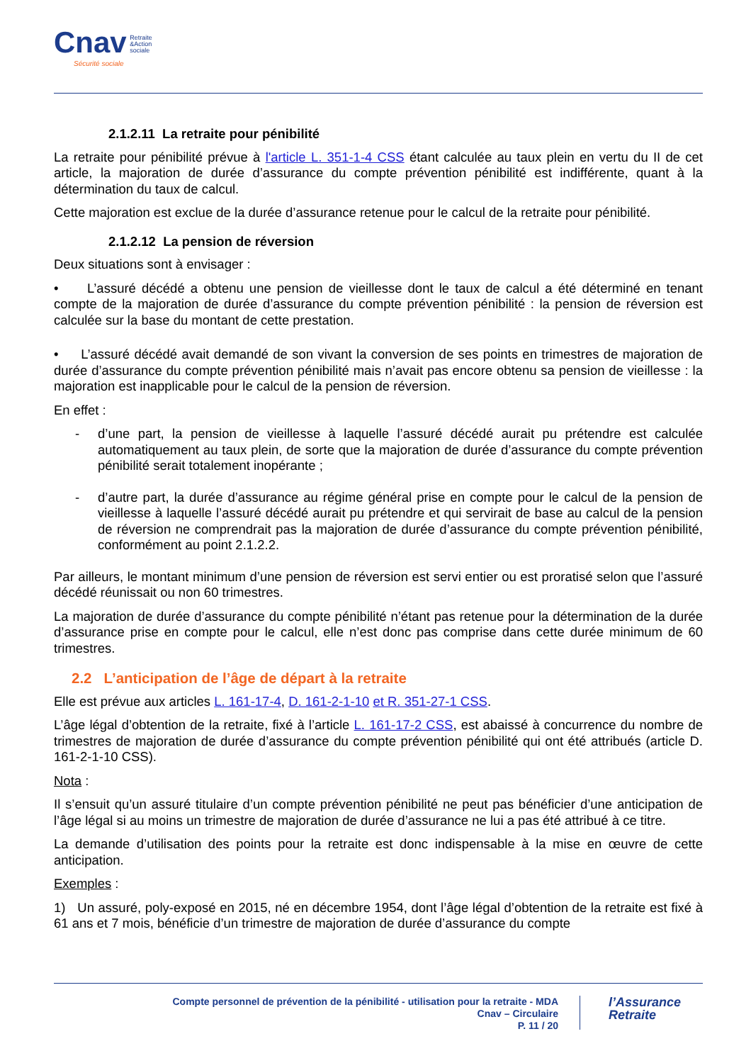Cnav Retraite
&Action
sociale
Sécurité sociale
2.1.2.11 La retraite pour pénibilité
La retraite pour pénibilité prévue à l'article L. 351-1-4 CSS étant calculée au taux plein en vertu du II de cet article, la majoration de durée d’assurance du compte prévention pénibilité est indifférente, quant à la détermination du taux de calcul.
Cette majoration est exclue de la durée d’assurance retenue pour le calcul de la retraite pour pénibilité.
2.1.2.12 La pension de réversion
Deux situations sont à envisager :
• L’assuré décédé a obtenu une pension de vieillesse dont le taux de calcul a été déterminé en tenant compte de la majoration de durée d’assurance du compte prévention pénibilité : la pension de réversion est calculée sur la base du montant de cette prestation.
• L’assuré décédé avait demandé de son vivant la conversion de ses points en trimestres de majoration de durée d’assurance du compte prévention pénibilité mais n’avait pas encore obtenu sa pension de vieillesse : la majoration est inapplicable pour le calcul de la pension de réversion.
En effet :
- d’une part, la pension de vieillesse à laquelle l’assuré décédé aurait pu prétendre est calculée automatiquement au taux plein, de sorte que la majoration de durée d’assurance du compte prévention pénibilité serait totalement inopérante ;
- d’autre part, la durée d’assurance au régime général prise en compte pour le calcul de la pension de vieillesse à laquelle l’assuré décédé aurait pu prétendre et qui servirait de base au calcul de la pension de réversion ne comprendrait pas la majoration de durée d’assurance du compte prévention pénibilité, conformément au point 2.1.2.2.
Par ailleurs, le montant minimum d’une pension de réversion est servi entier ou est proratisé selon que l’assuré décédé réunissait ou non 60 trimestres.
La majoration de durée d’assurance du compte pénibilité n’étant pas retenue pour la détermination de la durée d’assurance prise en compte pour le calcul, elle n’est donc pas comprise dans cette durée minimum de 60 trimestres.
2.2 L’anticipation de l’âge de départ à la retraite
Elle est prévue aux articles L. 161-17-4, D. 161-2-1-10 et R. 351-27-1 CSS.
L’âge légal d’obtention de la retraite, fixé à l’article L. 161-17-2 CSS, est abaissé à concurrence du nombre de trimestres de majoration de durée d’assurance du compte prévention pénibilité qui ont été attribués (article D. 161-2-1-10 CSS).
Nota :
Il s’ensuit qu’un assuré titulaire d’un compte prévention pénibilité ne peut pas bénéficier d’une anticipation de l’âge légal si au moins un trimestre de majoration de durée d’assurance ne lui a pas été attribué à ce titre.
La demande d’utilisation des points pour la retraite est donc indispensable à la mise en œuvre de cette anticipation.
Exemples :
1) Un assuré, poly-exposé en 2015, né en décembre 1954, dont l’âge légal d’obtention de la retraite est fixé à 61 ans et 7 mois, bénéficie d’un trimestre de majoration de durée d’assurance du compte
Compte personnel de prévention de la pénibilité - utilisation pour la retraite - MDA
Cnav – Circulaire
P. 11 / 20
l’Assurance
Retraite